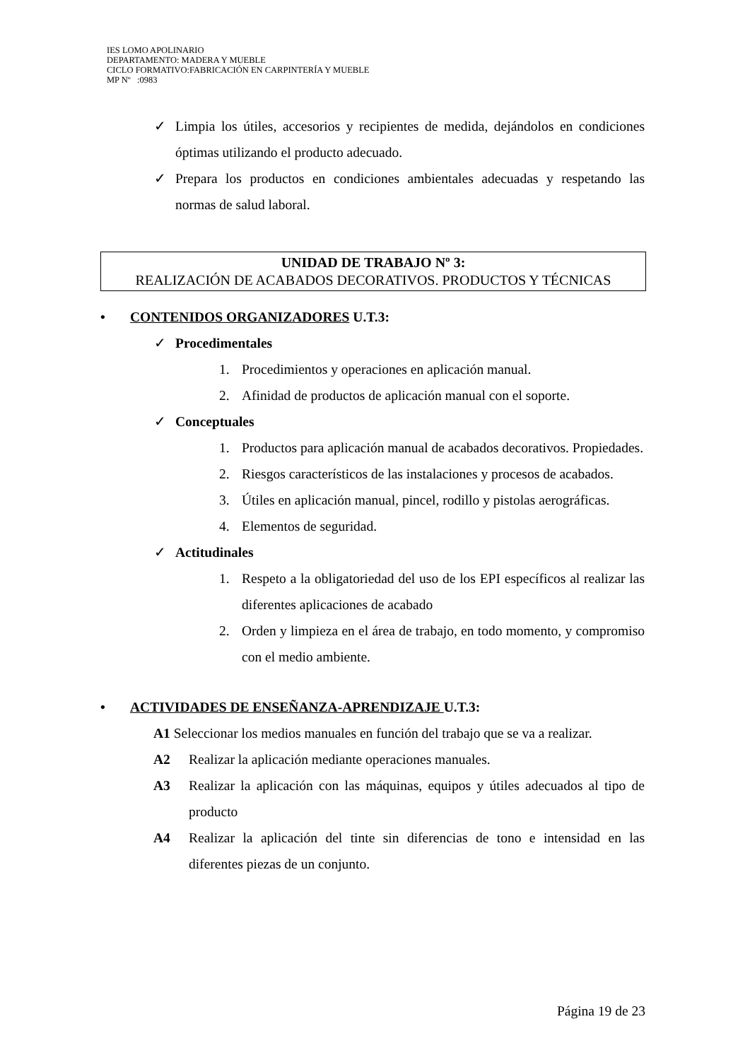IES LOMO APOLINARIO
DEPARTAMENTO: MADERA Y MUEBLE
CICLO FORMATIVO:FABRICACIÓN EN CARPINTERÍA Y MUEBLE
MP Nº :0983
✓ Limpia los útiles, accesorios y recipientes de medida, dejándolos en condiciones óptimas utilizando el producto adecuado.
✓ Prepara los productos en condiciones ambientales adecuadas y respetando las normas de salud laboral.
UNIDAD DE TRABAJO Nº 3:
REALIZACIÓN DE ACABADOS DECORATIVOS. PRODUCTOS Y TÉCNICAS
• CONTENIDOS ORGANIZADORES U.T.3:
✓ Procedimentales
1. Procedimientos y operaciones en aplicación manual.
2. Afinidad de productos de aplicación manual con el soporte.
✓ Conceptuales
1. Productos para aplicación manual de acabados decorativos. Propiedades.
2. Riesgos característicos de las instalaciones y procesos de acabados.
3. Útiles en aplicación manual, pincel, rodillo y pistolas aerográficas.
4. Elementos de seguridad.
✓ Actitudinales
1. Respeto a la obligatoriedad del uso de los EPI específicos al realizar las diferentes aplicaciones de acabado
2. Orden y limpieza en el área de trabajo, en todo momento, y compromiso con el medio ambiente.
• ACTIVIDADES DE ENSEÑANZA-APRENDIZAJE U.T.3:
A1 Seleccionar los medios manuales en función del trabajo que se va a realizar.
A2 Realizar la aplicación mediante operaciones manuales.
A3 Realizar la aplicación con las máquinas, equipos y útiles adecuados al tipo de producto
A4 Realizar la aplicación del tinte sin diferencias de tono e intensidad en las diferentes piezas de un conjunto.
Página 19 de 23